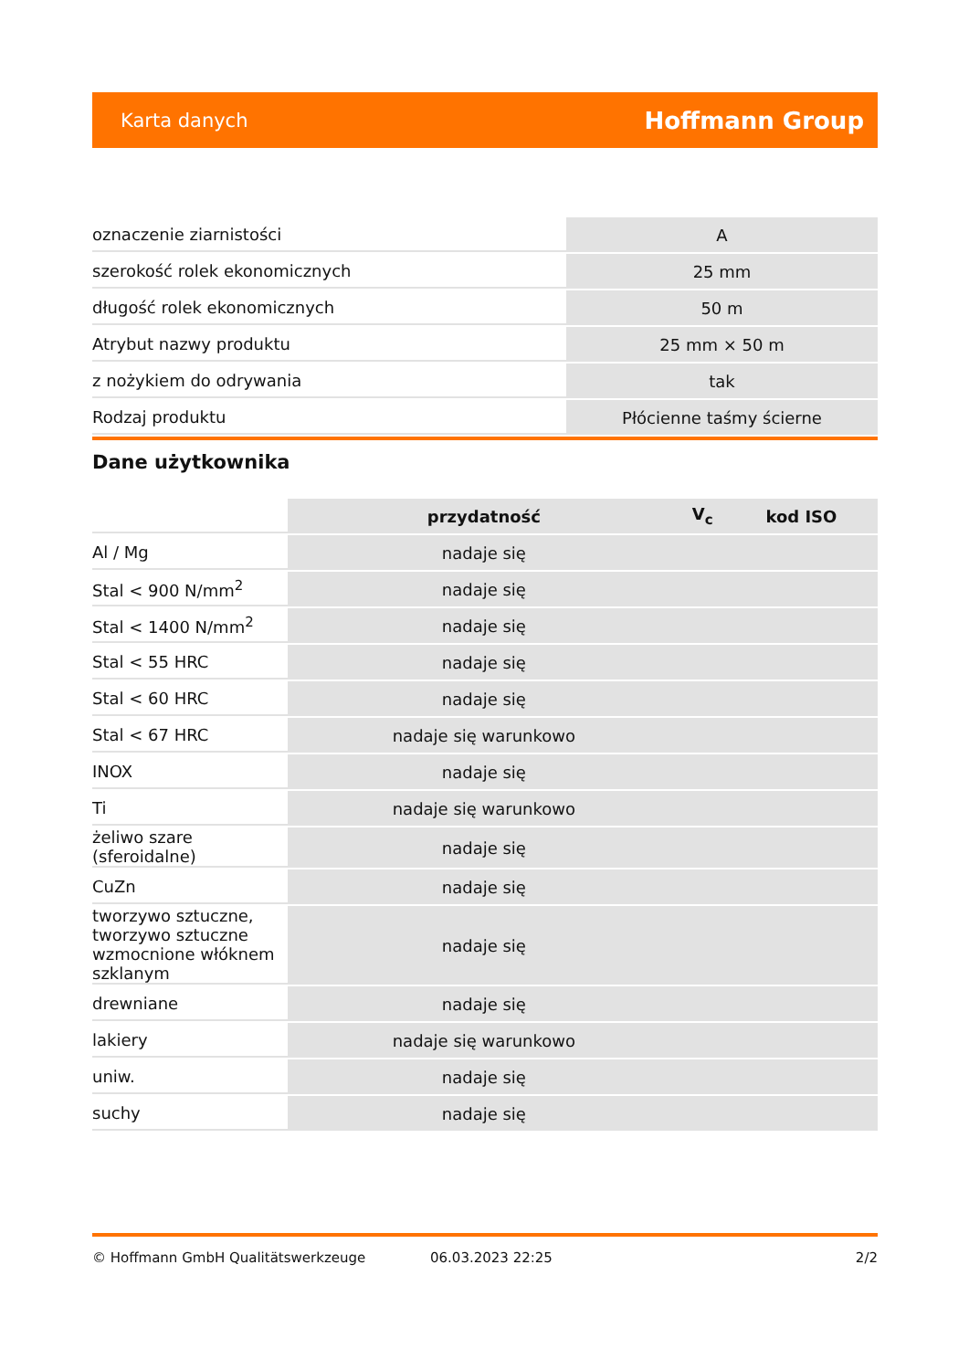Karta danych Hoffmann Group
| oznaczenie ziarnistości | A |
| szerokość rolek ekonomicznych | 25 mm |
| długość rolek ekonomicznych | 50 m |
| Atrybut nazwy produktu | 25 mm × 50 m |
| z nożykiem do odrywania | tak |
| Rodzaj produktu | Płócienne taśmy ścierne |
Dane użytkownika
| | przydatność | V<sub>c</sub> | kod ISO |
| Al / Mg | nadaje się | | |
| Stal < 900 N/mm<sup>2</sup> | nadaje się | | |
| Stal < 1400 N/mm<sup>2</sup> | nadaje się | | |
| Stal < 55 HRC | nadaje się | | |
| Stal < 60 HRC | nadaje się | | |
| Stal < 67 HRC | nadaje się warunkowo | | |
| INOX | nadaje się | | |
| Ti | nadaje się warunkowo | | |
| żeliwo szare (sferoidalne) | nadaje się | | |
| CuZn | nadaje się | | |
| tworzywo sztuczne, tworzywo sztuczne wzmocnione włóknem szklanym | nadaje się | | |
| drewniane | nadaje się | | |
| lakiery | nadaje się warunkowo | | |
| uniw. | nadaje się | | |
| suchy | nadaje się | | |
© Hoffmann GmbH Qualitätswerkzeuge 06.03.2023 22:25 2/2